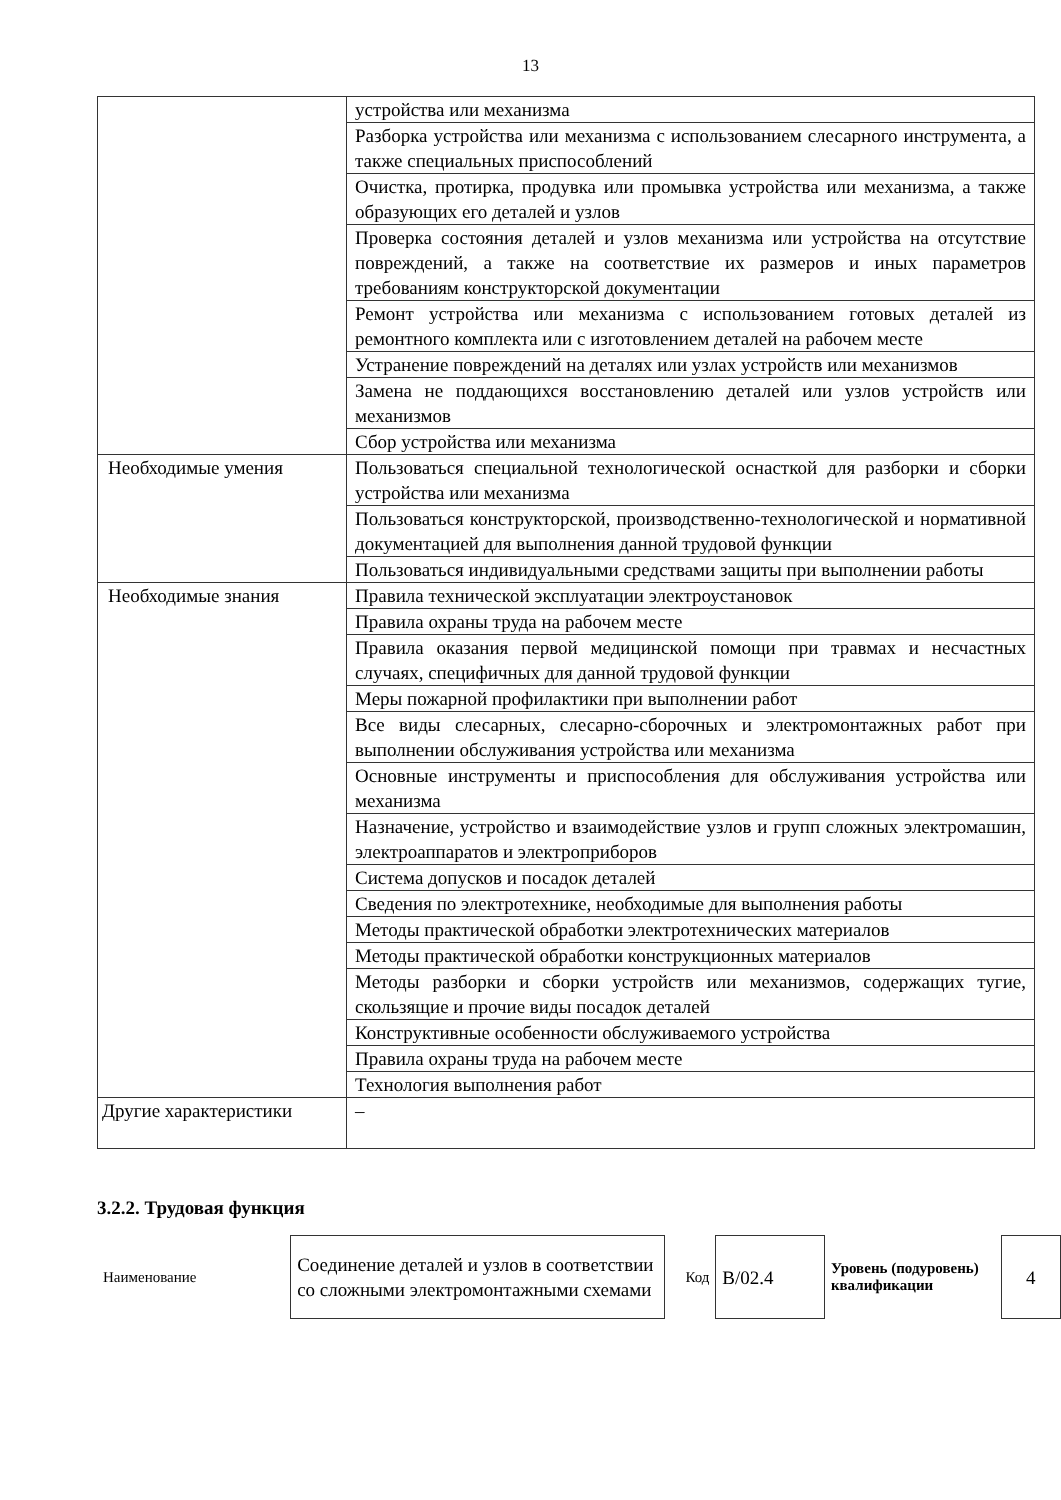13
| | устройства или механизма |
| | Разборка устройства или механизма с использованием слесарного инструмента, а также специальных приспособлений |
| | Очистка, протирка, продувка или промывка устройства или механизма, а также образующих его деталей и узлов |
| | Проверка состояния деталей и узлов механизма или устройства на отсутствие повреждений, а также на соответствие их размеров и иных параметров требованиям конструкторской документации |
| | Ремонт устройства или механизма с использованием готовых деталей из ремонтного комплекта или с изготовлением деталей на рабочем месте |
| | Устранение повреждений на деталях или узлах устройств или механизмов |
| | Замена не поддающихся восстановлению деталей или узлов устройств или механизмов |
| | Сбор устройства или механизма |
| Необходимые умения | Пользоваться специальной технологической оснасткой для разборки и сборки устройства или механизма |
| | Пользоваться конструкторской, производственно-технологической и нормативной документацией для выполнения данной трудовой функции |
| | Пользоваться индивидуальными средствами защиты при выполнении работы |
| Необходимые знания | Правила технической эксплуатации электроустановок |
| | Правила охраны труда на рабочем месте |
| | Правила оказания первой медицинской помощи при травмах и несчастных случаях, специфичных для данной трудовой функции |
| | Меры пожарной профилактики при выполнении работ |
| | Все виды слесарных, слесарно-сборочных и электромонтажных работ при выполнении обслуживания устройства или механизма |
| | Основные инструменты и приспособления для обслуживания устройства или механизма |
| | Назначение, устройство и взаимодействие узлов и групп сложных электромашин, электроаппаратов и электроприборов |
| | Система допусков и посадок деталей |
| | Сведения по электротехнике, необходимые для выполнения работы |
| | Методы практической обработки электротехнических материалов |
| | Методы практической обработки конструкционных материалов |
| | Методы разборки и сборки устройств или механизмов, содержащих тугие, скользящие и прочие виды посадок деталей |
| | Конструктивные особенности обслуживаемого устройства |
| | Правила охраны труда на рабочем месте |
| | Технология выполнения работ |
| Другие характеристики | – |
3.2.2. Трудовая функция
| Наименование | Соединение деталей и узлов в соответствии со сложными электромонтажными схемами | Код | В/02.4 | Уровень (подуровень) квалификации | 4 |